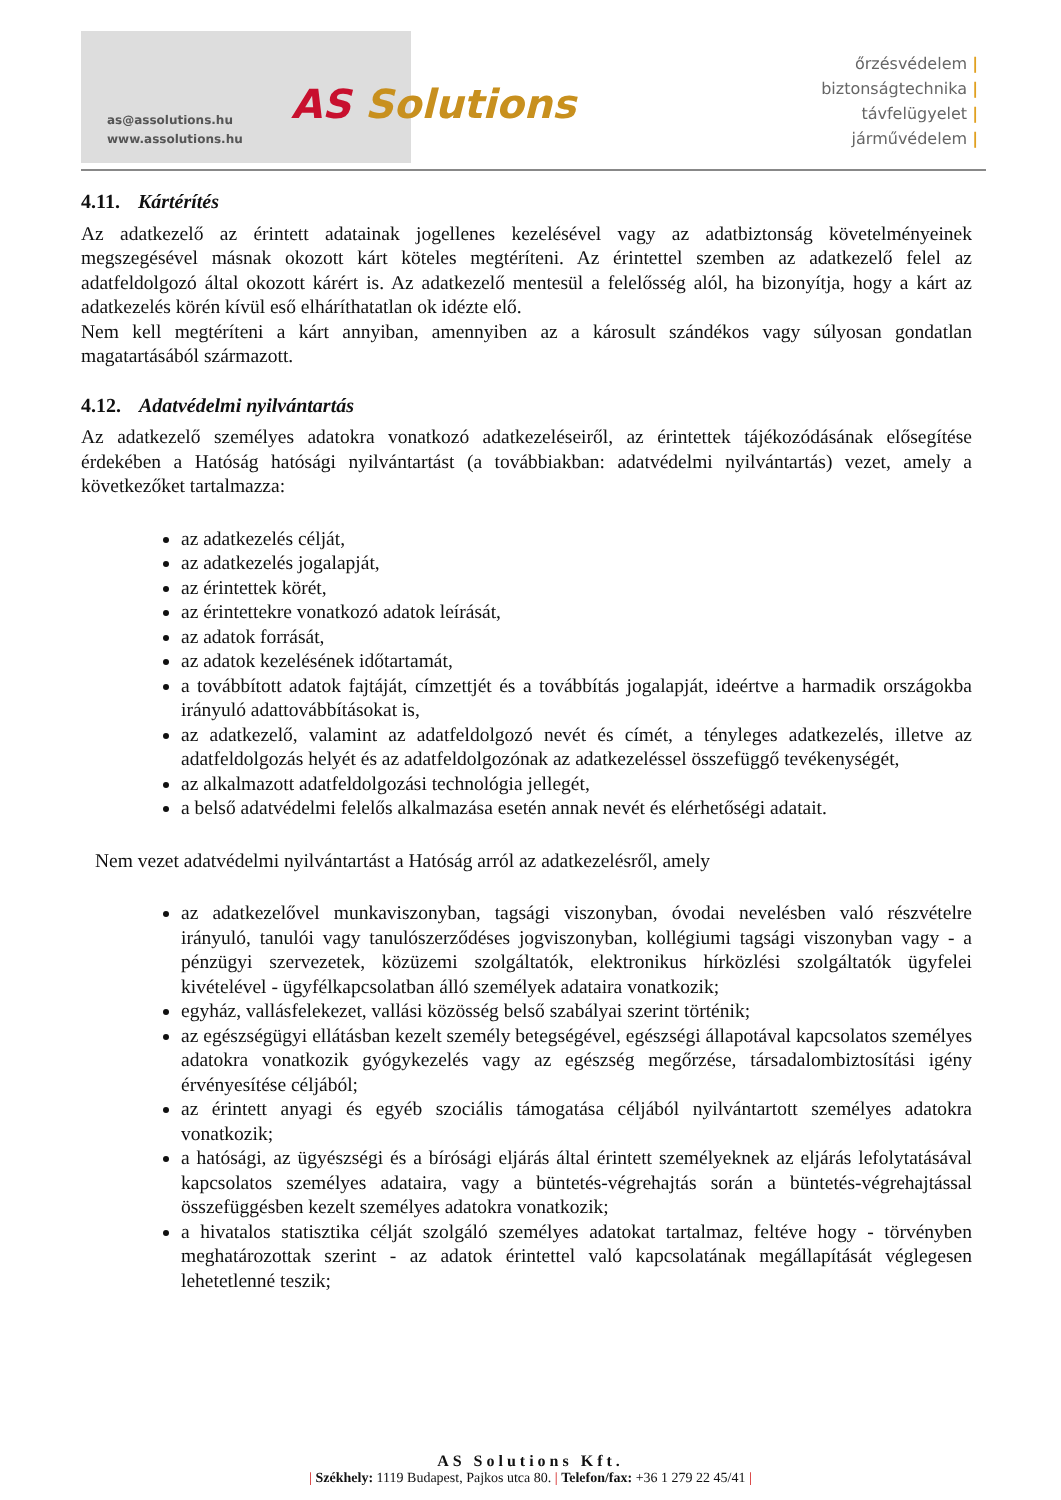as@assolutions.hu
www.assolutions.hu
AS Solutions
őrzésvédelem |
biztonságtechnika |
távfelügyelet |
járművédelem |
4.11. Kártérítés
Az adatkezelő az érintett adatainak jogellenes kezelésével vagy az adatbiztonság követelményeinek megszegésével másnak okozott kárt köteles megtéríteni. Az érintettel szemben az adatkezelő felel az adatfeldolgozó által okozott kárért is. Az adatkezelő mentesül a felelősség alól, ha bizonyítja, hogy a kárt az adatkezelés körén kívül eső elháríthatatlan ok idézte elő.
Nem kell megtéríteni a kárt annyiban, amennyiben az a károsult szándékos vagy súlyosan gondatlan magatartásából származott.
4.12. Adatvédelmi nyilvántartás
Az adatkezelő személyes adatokra vonatkozó adatkezeléseiről, az érintettek tájékozódásának elősegítése érdekében a Hatóság hatósági nyilvántartást (a továbbiakban: adatvédelmi nyilvántartás) vezet, amely a következőket tartalmazza:
az adatkezelés célját,
az adatkezelés jogalapját,
az érintettek körét,
az érintettekre vonatkozó adatok leírását,
az adatok forrását,
az adatok kezelésének időtartamát,
a továbbított adatok fajtáját, címzettjét és a továbbítás jogalapját, ideértve a harmadik országokba irányuló adattovábbításokat is,
az adatkezelő, valamint az adatfeldolgozó nevét és címét, a tényleges adatkezelés, illetve az adatfeldolgozás helyét és az adatfeldolgozónak az adatkezeléssel összefüggő tevékenységét,
az alkalmazott adatfeldolgozási technológia jellegét,
a belső adatvédelmi felelős alkalmazása esetén annak nevét és elérhetőségi adatait.
Nem vezet adatvédelmi nyilvántartást a Hatóság arról az adatkezelésről, amely
az adatkezelővel munkaviszonyban, tagsági viszonyban, óvodai nevelésben való részvételre irányuló, tanulói vagy tanulószerződéses jogviszonyban, kollégiumi tagsági viszonyban vagy - a pénzügyi szervezetek, közüzemi szolgáltatók, elektronikus hírközlési szolgáltatók ügyfelei kivételével - ügyfélkapcsolatban álló személyek adataira vonatkozik;
egyház, vallásfelekezet, vallási közösség belső szabályai szerint történik;
az egészségügyi ellátásban kezelt személy betegségével, egészségi állapotával kapcsolatos személyes adatokra vonatkozik gyógykezelés vagy az egészség megőrzése, társadalombiztosítási igény érvényesítése céljából;
az érintett anyagi és egyéb szociális támogatása céljából nyilvántartott személyes adatokra vonatkozik;
a hatósági, az ügyészségi és a bírósági eljárás által érintett személyeknek az eljárás lefolytatásával kapcsolatos személyes adataira, vagy a büntetés-végrehajtás során a büntetés-végrehajtással összefüggésben kezelt személyes adatokra vonatkozik;
a hivatalos statisztika célját szolgáló személyes adatokat tartalmaz, feltéve hogy - törvényben meghatározottak szerint - az adatok érintettel való kapcsolatának megállapítását véglegesen lehetetlenné teszik;
AS Solutions Kft.
| Székhely: 1119 Budapest, Pajkos utca 80. | Telefon/fax: +36 1 279 22 45/41 |